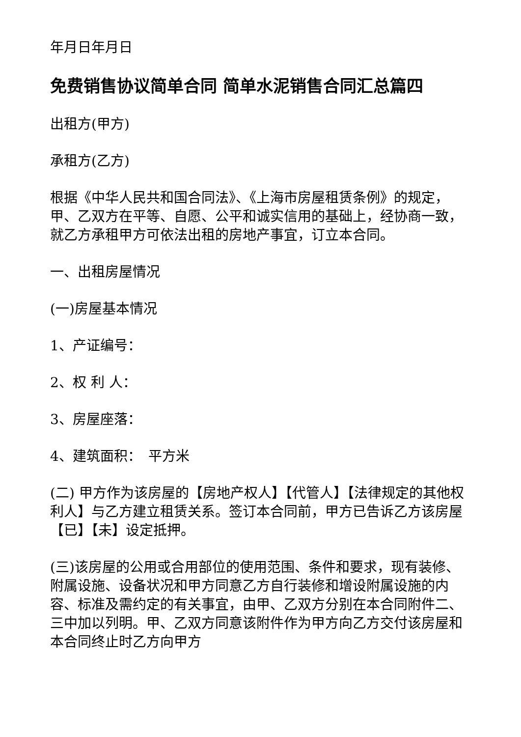年月日年月日
免费销售协议简单合同 简单水泥销售合同汇总篇四
出租方(甲方)
承租方(乙方)
根据《中华人民共和国合同法》、《上海市房屋租赁条例》的规定，甲、乙双方在平等、自愿、公平和诚实信用的基础上，经协商一致，就乙方承租甲方可依法出租的房地产事宜，订立本合同。
一、出租房屋情况
(一)房屋基本情况
1、产证编号：
2、权 利 人：
3、房屋座落：
4、建筑面积：　平方米
(二) 甲方作为该房屋的【房地产权人】【代管人】【法律规定的其他权利人】与乙方建立租赁关系。签订本合同前，甲方已告诉乙方该房屋【已】【未】设定抵押。
(三)该房屋的公用或合用部位的使用范围、条件和要求，现有装修、附属设施、设备状况和甲方同意乙方自行装修和增设附属设施的内容、标准及需约定的有关事宜，由甲、乙双方分别在本合同附件二、三中加以列明。甲、乙双方同意该附件作为甲方向乙方交付该房屋和本合同终止时乙方向甲方